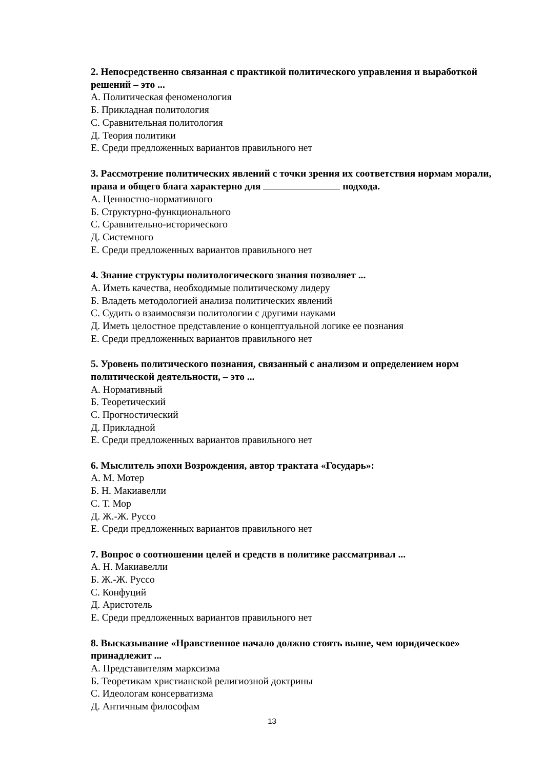2. Непосредственно связанная с практикой политического управления и выработкой решений – это ...
А. Политическая феноменология
Б. Прикладная политология
С. Сравнительная политология
Д. Теория политики
Е. Среди предложенных вариантов правильного нет
3. Рассмотрение политических явлений с точки зрения их соответствия нормам морали, права и общего блага характерно для подхода.
А. Ценностно-нормативного
Б. Структурно-функционального
С. Сравнительно-исторического
Д. Системного
Е. Среди предложенных вариантов правильного нет
4. Знание структуры политологического знания позволяет ...
А. Иметь качества, необходимые политическому лидеру
Б. Владеть методологией анализа политических явлений
С. Судить о взаимосвязи политологии с другими науками
Д. Иметь целостное представление о концептуальной логике ее познания
Е. Среди предложенных вариантов правильного нет
5. Уровень политического познания, связанный с анализом и определением норм политической деятельности, – это ...
А. Нормативный
Б. Теоретический
С. Прогностический
Д. Прикладной
Е. Среди предложенных вариантов правильного нет
6. Мыслитель эпохи Возрождения, автор трактата «Государь»:
А. М. Мотер
Б. Н. Макиавелли
С. Т. Мор
Д. Ж.-Ж. Руссо
Е. Среди предложенных вариантов правильного нет
7. Вопрос о соотношении целей и средств в политике рассматривал ...
А. Н. Макиавелли
Б. Ж.-Ж. Руссо
С. Конфуций
Д. Аристотель
Е. Среди предложенных вариантов правильного нет
8. Высказывание «Нравственное начало должно стоять выше, чем юридическое» принадлежит ...
А. Представителям марксизма
Б. Теоретикам христианской религиозной доктрины
С. Идеологам консерватизма
Д. Античным философам
13